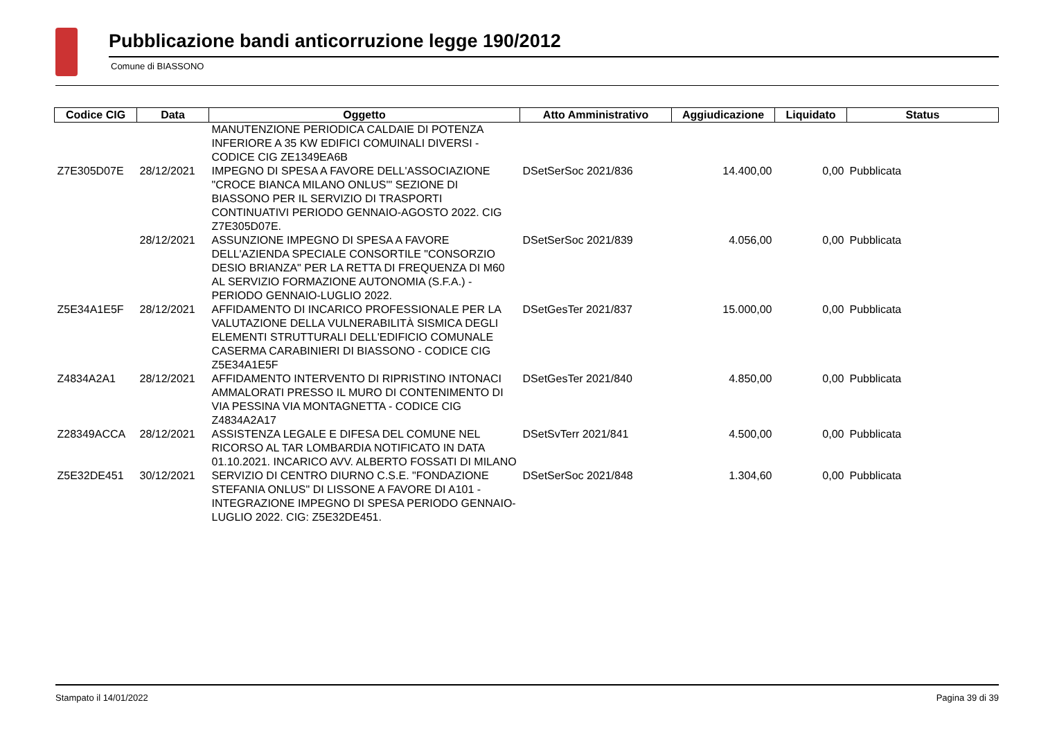Pubblicazione bandi anticorruzione legge 190/2012
Comune di BIASSONO
| Codice CIG | Data | Oggetto | Atto Amministrativo | Aggiudicazione | Liquidato | Status |
| --- | --- | --- | --- | --- | --- | --- |
| | | MANUTENZIONE PERIODICA CALDAIE DI POTENZA INFERIORE A 35 KW EDIFICI COMUINALI DIVERSI - CODICE CIG ZE1349EA6B | | | | |
| Z7E305D07E | 28/12/2021 | IMPEGNO DI SPESA A FAVORE DELL'ASSOCIAZIONE "CROCE BIANCA MILANO ONLUS'" SEZIONE DI BIASSONO PER IL SERVIZIO DI TRASPORTI CONTINUATIVI PERIODO GENNAIO-AGOSTO 2022. CIG Z7E305D07E. | DSetSerSoc 2021/836 | 14.400,00 | 0,00 | Pubblicata |
| | 28/12/2021 | ASSUNZIONE IMPEGNO DI SPESA A FAVORE DELL'AZIENDA SPECIALE CONSORTILE "CONSORZIO DESIO BRIANZA" PER LA RETTA DI FREQUENZA DI M60 AL SERVIZIO FORMAZIONE AUTONOMIA (S.F.A.) - PERIODO GENNAIO-LUGLIO 2022. | DSetSerSoc 2021/839 | 4.056,00 | 0,00 | Pubblicata |
| Z5E34A1E5F | 28/12/2021 | AFFIDAMENTO DI INCARICO PROFESSIONALE PER LA VALUTAZIONE DELLA VULNERABILITÀ SISMICA DEGLI ELEMENTI STRUTTURALI DELL'EDIFICIO COMUNALE CASERMA CARABINIERI DI BIASSONO - CODICE CIG Z5E34A1E5F | DSetGesTer 2021/837 | 15.000,00 | 0,00 | Pubblicata |
| Z4834A2A1 | 28/12/2021 | AFFIDAMENTO INTERVENTO DI RIPRISTINO INTONACI AMMALORATI PRESSO IL MURO DI CONTENIMENTO DI VIA PESSINA VIA MONTAGNETTA - CODICE CIG Z4834A2A17 | DSetGesTer 2021/840 | 4.850,00 | 0,00 | Pubblicata |
| Z28349ACCA | 28/12/2021 | ASSISTENZA LEGALE E DIFESA DEL COMUNE NEL RICORSO AL TAR LOMBARDIA NOTIFICATO IN DATA 01.10.2021. INCARICO AVV. ALBERTO FOSSATI DI MILANO | DSetSvTerr 2021/841 | 4.500,00 | 0,00 | Pubblicata |
| Z5E32DE451 | 30/12/2021 | SERVIZIO DI CENTRO DIURNO C.S.E. "FONDAZIONE STEFANIA ONLUS" DI LISSONE A FAVORE DI A101 - INTEGRAZIONE IMPEGNO DI SPESA PERIODO GENNAIO-LUGLIO 2022. CIG: Z5E32DE451. | DSetSerSoc 2021/848 | 1.304,60 | 0,00 | Pubblicata |
Stampato il 14/01/2022 Pagina 39 di 39